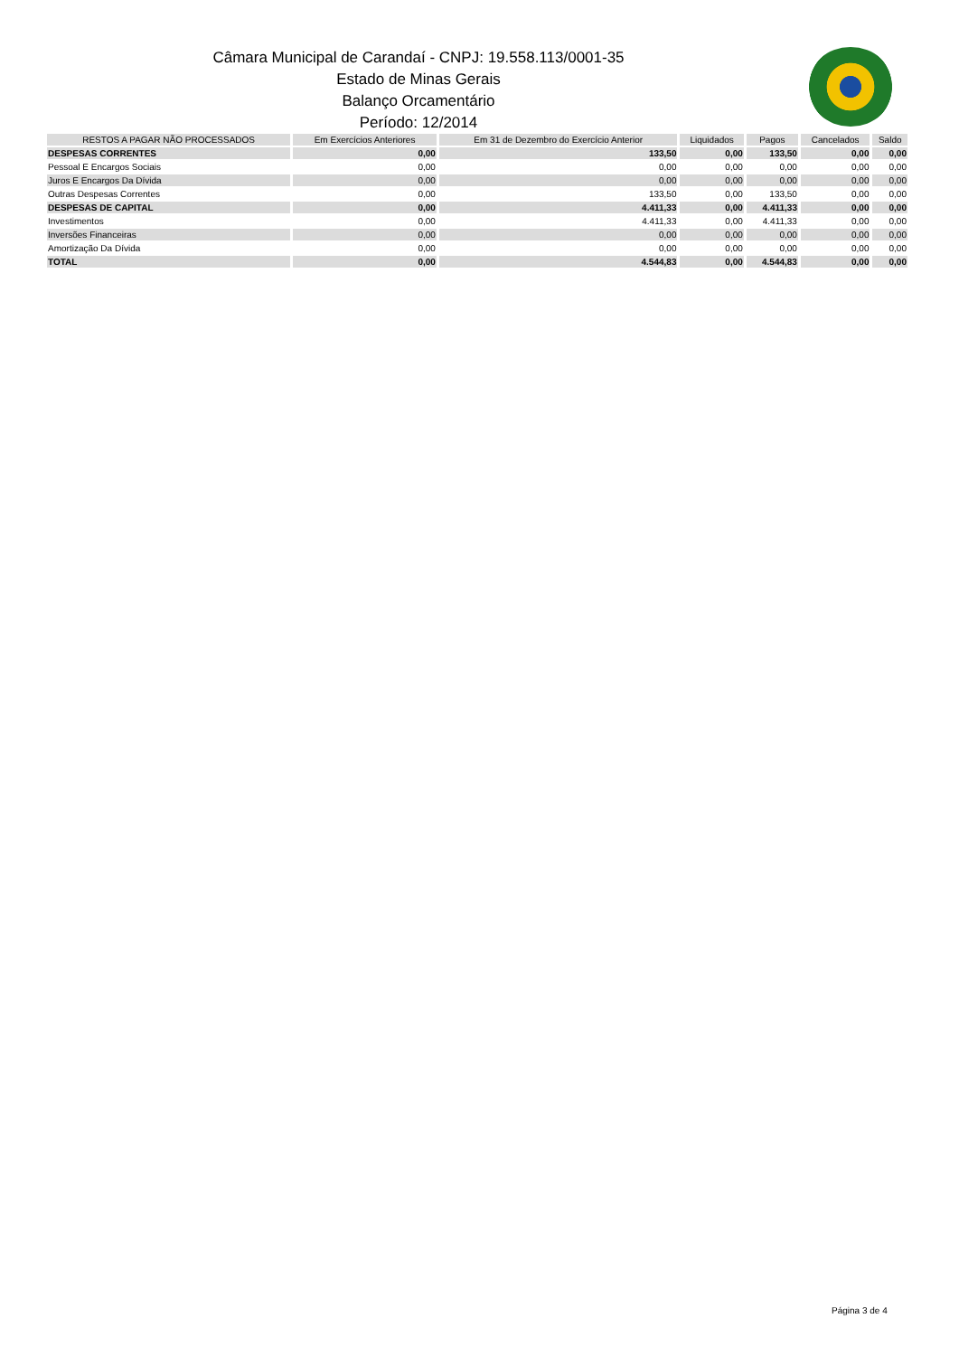Câmara Municipal de Carandaí - CNPJ: 19.558.113/0001-35
Estado de Minas Gerais
Balanço Orcamentário
Período: 12/2014
| RESTOS A PAGAR NÃO PROCESSADOS | Em Exercícios Anteriores | Em 31 de Dezembro do Exercício Anterior | Liquidados | Pagos | Cancelados | Saldo |
| --- | --- | --- | --- | --- | --- | --- |
| DESPESAS CORRENTES | 0,00 | 133,50 | 0,00 | 133,50 | 0,00 | 0,00 |
| Pessoal E Encargos Sociais | 0,00 | 0,00 | 0,00 | 0,00 | 0,00 | 0,00 |
| Juros E Encargos Da Dívida | 0,00 | 0,00 | 0,00 | 0,00 | 0,00 | 0,00 |
| Outras Despesas Correntes | 0,00 | 133,50 | 0,00 | 133,50 | 0,00 | 0,00 |
| DESPESAS DE CAPITAL | 0,00 | 4.411,33 | 0,00 | 4.411,33 | 0,00 | 0,00 |
| Investimentos | 0,00 | 4.411,33 | 0,00 | 4.411,33 | 0,00 | 0,00 |
| Inversões Financeiras | 0,00 | 0,00 | 0,00 | 0,00 | 0,00 | 0,00 |
| Amortização Da Dívida | 0,00 | 0,00 | 0,00 | 0,00 | 0,00 | 0,00 |
| TOTAL | 0,00 | 4.544,83 | 0,00 | 4.544,83 | 0,00 | 0,00 |
Página 3 de 4